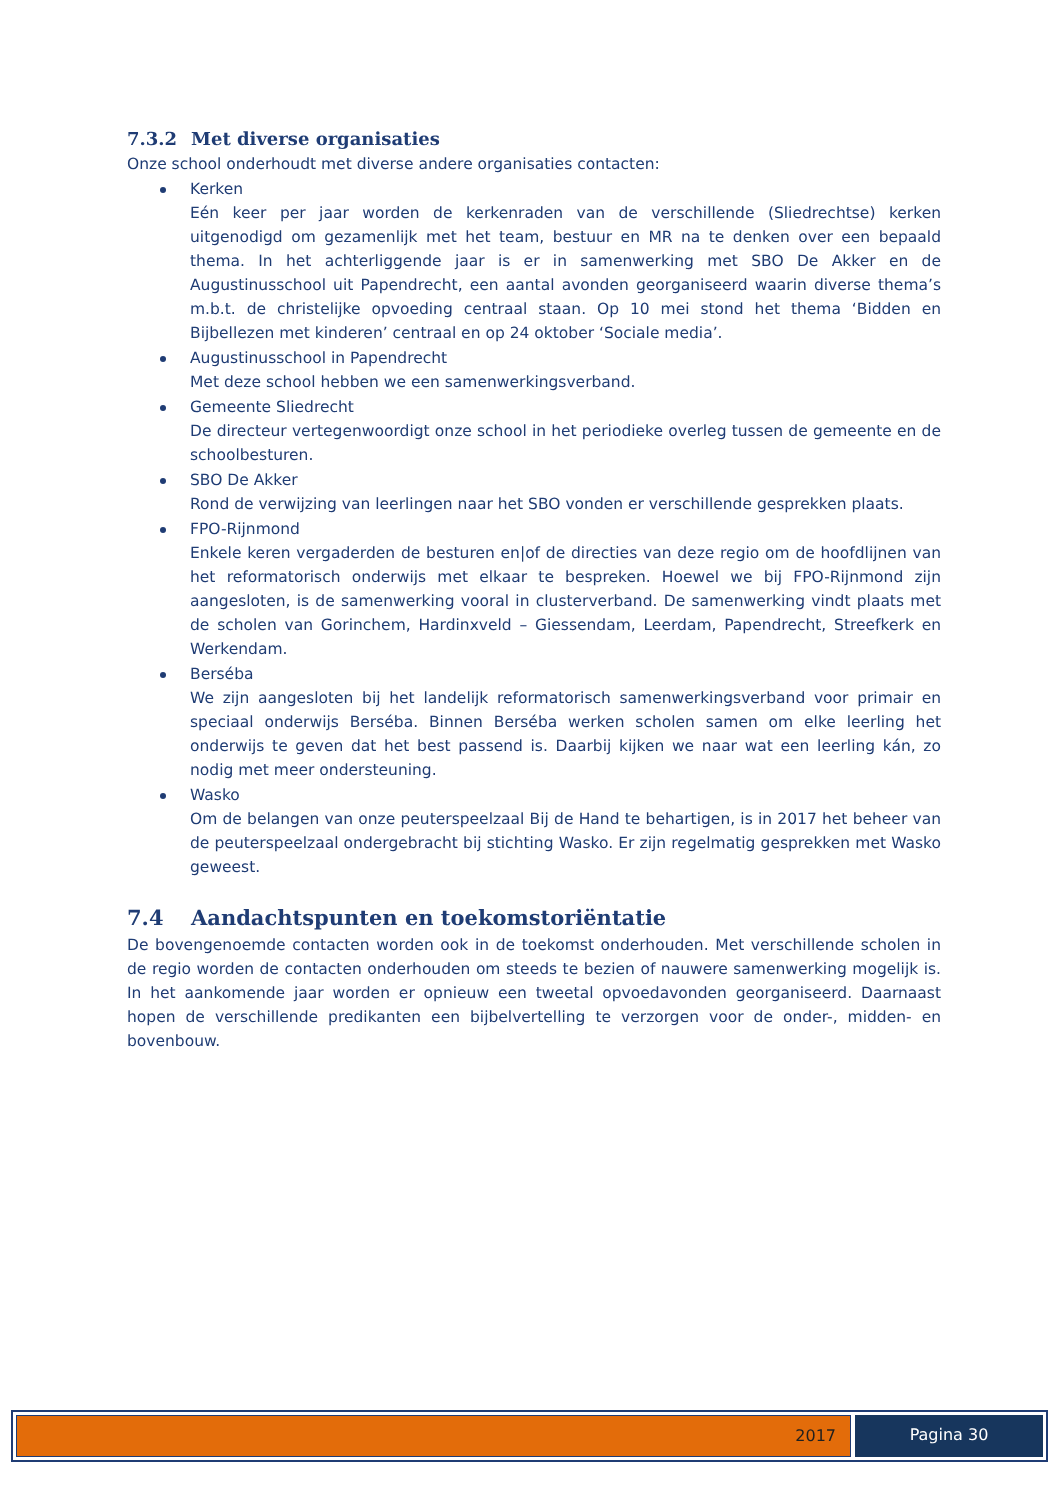7.3.2 Met diverse organisaties
Onze school onderhoudt met diverse andere organisaties contacten:
Kerken
Eén keer per jaar worden de kerkenraden van de verschillende (Sliedrechtse) kerken uitgenodigd om gezamenlijk met het team, bestuur en MR na te denken over een bepaald thema. In het achterliggende jaar is er in samenwerking met SBO De Akker en de Augustinusschool uit Papendrecht, een aantal avonden georganiseerd waarin diverse thema’s m.b.t. de christelijke opvoeding centraal staan. Op 10 mei stond het thema ‘Bidden en Bijbellezen met kinderen’ centraal en op 24 oktober ‘Sociale media’.
Augustinusschool in Papendrecht
Met deze school hebben we een samenwerkingsverband.
Gemeente Sliedrecht
De directeur vertegenwoordigt onze school in het periodieke overleg tussen de gemeente en de schoolbesturen.
SBO De Akker
Rond de verwijzing van leerlingen naar het SBO vonden er verschillende gesprekken plaats.
FPO-Rijnmond
Enkele keren vergaderden de besturen en|of de directies van deze regio om de hoofdlijnen van het reformatorisch onderwijs met elkaar te bespreken. Hoewel we bij FPO-Rijnmond zijn aangesloten, is de samenwerking vooral in clusterverband. De samenwerking vindt plaats met de scholen van Gorinchem, Hardinxveld – Giessendam, Leerdam, Papendrecht, Streefkerk en Werkendam.
Berséba
We zijn aangesloten bij het landelijk reformatorisch samenwerkingsverband voor primair en speciaal onderwijs Berséba. Binnen Berséba werken scholen samen om elke leerling het onderwijs te geven dat het best passend is. Daarbij kijken we naar wat een leerling kán, zo nodig met meer ondersteuning.
Wasko
Om de belangen van onze peuterspeelzaal Bij de Hand te behartigen, is in 2017 het beheer van de peuterspeelzaal ondergebracht bij stichting Wasko. Er zijn regelmatig gesprekken met Wasko geweest.
7.4 Aandachtspunten en toekomstoriëntatie
De bovengenoemde contacten worden ook in de toekomst onderhouden. Met verschillende scholen in de regio worden de contacten onderhouden om steeds te bezien of nauwere samenwerking mogelijk is. In het aankomende jaar worden er opnieuw een tweetal opvoedavonden georganiseerd. Daarnaast hopen de verschillende predikanten een bijbelvertelling te verzorgen voor de onder-, midden- en bovenbouw.
2017 Pagina 30